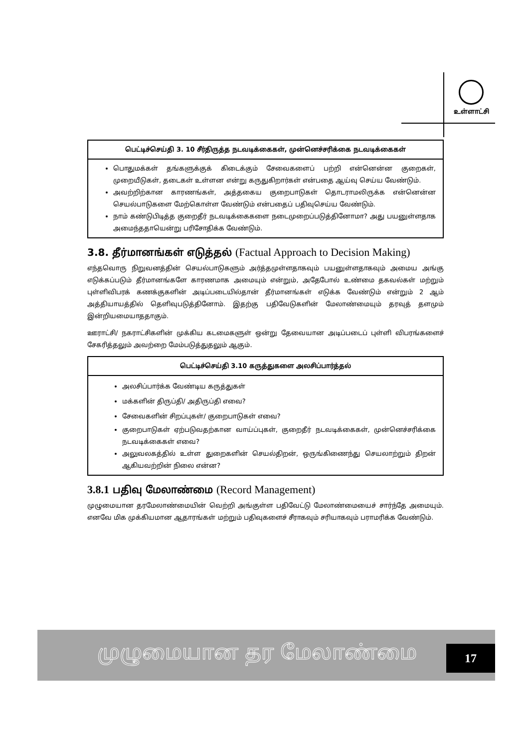உள்ளாட்சி
பெட்டிச்செய்தி 3. 10 சீர்திருத்த நடவடிக்கைகள், முன்னெச்சரிக்கை நடவடிக்கைகள்
பொதுமக்கள் தங்களுக்குக் கிடைக்கும் சேவைகளைப் பற்றி என்னென்ன குறைகள், முறையீடுகள், தடைகள் உள்ளன என்று கருதுகிறார்கள் என்பதை ஆய்வு செய்ய வேண்டும்.
அவற்றிற்கான காரணங்கள், அத்தகைய குறைபாடுகள் தொடராமலிருக்க என்னென்ன செயல்பாடுகளை மேற்கொள்ள வேண்டும் என்பதைப் பதிவுசெய்ய வேண்டும்.
நாம் கண்டுபிடித்த குறைதீர் நடவடிக்கைகளை நடைமுறைப்படுத்தினோமா? அது பயனுள்ளதாக அமைந்ததாயென்று பரிசோதிக்க வேண்டும்.
3.8. தீர்மானங்கள் எடுத்தல் (Factual Approach to Decision Making)
எந்தவொரு நிறுவனத்தின் செயல்பாடுகளும் அர்த்தமுள்ளதாகவும் பயனுள்ளதாகவும் அமைய அங்கு எடுக்கப்படும் தீர்மானங்களே காரணமாக அமையும் என்றும், அதேபோல் உண்மை தகவல்கள் மற்றும் புள்ளிவிபரக் கணக்குகளின் அடிப்படையில்தான் தீர்மானங்கள் எடுக்க வேண்டும் என்றும் 2 ஆம் அத்தியாயத்தில் தெளிவுபடுத்தினோம். இதற்கு பதிவேடுகளின் மேலாண்மையும் தரவுத் தளமும் இன்றியமையாததாகும்.
ஊராட்சி/ நகராட்சிகளின் முக்கிய கடமைகளுள் ஒன்று தேவையான அடிப்படைப் புள்ளி விபரங்களைச் சேகரித்தலும் அவற்றை மேம்படுத்துதலும் ஆகும்.
பெட்டிச்செய்தி 3.10 கருத்துகளை அலசிப்பார்த்தல்
அலசிப்பார்க்க வேண்டிய கருத்துகள்
மக்களின் திருப்தி/ அதிருப்தி எவை?
சேவைகளின் சிறப்புகள்/ குறைபாடுகள் எவை?
குறைபாடுகள் ஏற்படுவதற்கான வாய்ப்புகள், குறைதீர் நடவடிக்கைகள், முன்னெச்சரிக்கை நடவடிக்கைகள் எவை?
அலுவலகத்தில் உள்ள துறைகளின் செயல்திறன், ஒருங்கிணைந்து செயலாற்றும் திறன் ஆகியவற்றின் நிலை என்ன?
3.8.1 பதிவு மேலாண்மை (Record Management)
முழுமையான தரமேலாண்மையின் வெற்றி அங்குள்ள பதிவேட்டு மேலாண்மையைச் சார்ந்தே அமையும். எனவே மிக முக்கியமான ஆதாரங்கள் மற்றும் பதிவுகளைச் சீராகவும் சரியாகவும் பராமரிக்க வேண்டும்.
முழுமையான தர மேலாண்மை 17